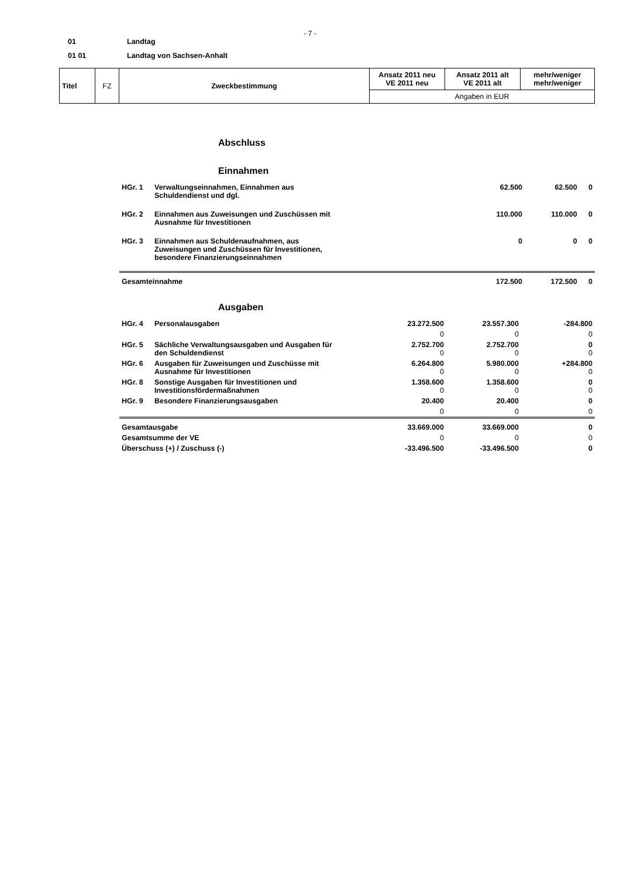- 7 -
01 Landtag
01 01 Landtag von Sachsen-Anhalt
| Titel | FZ | Zweckbestimmung | Ansatz 2011 neu VE 2011 neu | Ansatz 2011 alt VE 2011 alt | mehr/weniger mehr/weniger |
| | | | Angaben in EUR | | |
Abschluss
Einnahmen
| HGr. 1 | Verwaltungseinnahmen, Einnahmen aus Schuldendienst und dgl. | 62.500 | 62.500 | 0 |
| HGr. 2 | Einnahmen aus Zuweisungen und Zuschüssen mit Ausnahme für Investitionen | 110.000 | 110.000 | 0 |
| HGr. 3 | Einnahmen aus Schuldenaufnahmen, aus Zuweisungen und Zuschüssen für Investitionen, besondere Finanzierungseinnahmen | 0 | 0 | 0 |
| Gesamteinnahme | | 172.500 | 172.500 | 0 |
Ausgaben
| HGr. 4 | Personalausgaben | 23.272.500 | 23.557.300 | -284.800 |
| | | 0 | 0 | 0 |
| HGr. 5 | Sächliche Verwaltungsausgaben und Ausgaben für den Schuldendienst | 2.752.700 0 | 2.752.700 0 | 0 0 |
| HGr. 6 | Ausgaben für Zuweisungen und Zuschüsse mit Ausnahme für Investitionen | 6.264.800 0 | 5.980.000 0 | +284.800 0 |
| HGr. 8 | Sonstige Ausgaben für Investitionen und Investitionsfördermaßnahmen | 1.358.600 0 | 1.358.600 0 | 0 0 |
| HGr. 9 | Besondere Finanzierungsausgaben | 20.400 | 20.400 | 0 |
| | | 0 | 0 | 0 |
| Gesamtausgabe | | 33.669.000 | 33.669.000 | 0 |
| Gesamtsumme der VE | | 0 | 0 | 0 |
| Überschuss (+) / Zuschuss (-) | | -33.496.500 | -33.496.500 | 0 |